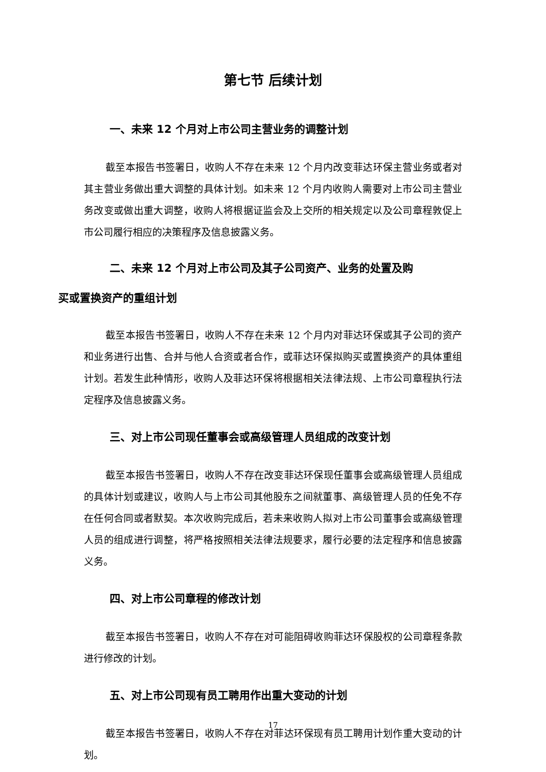第七节 后续计划
一、未来 12 个月对上市公司主营业务的调整计划
截至本报告书签署日，收购人不存在未来 12 个月内改变菲达环保主营业务或者对其主营业务做出重大调整的具体计划。如未来 12 个月内收购人需要对上市公司主营业务改变或做出重大调整，收购人将根据证监会及上交所的相关规定以及公司章程敦促上市公司履行相应的决策程序及信息披露义务。
二、未来 12 个月对上市公司及其子公司资产、业务的处置及购
买或置换资产的重组计划
截至本报告书签署日，收购人不存在未来 12 个月内对菲达环保或其子公司的资产和业务进行出售、合并与他人合资或者合作，或菲达环保拟购买或置换资产的具体重组计划。若发生此种情形，收购人及菲达环保将根据相关法律法规、上市公司章程执行法定程序及信息披露义务。
三、对上市公司现任董事会或高级管理人员组成的改变计划
截至本报告书签署日，收购人不存在改变菲达环保现任董事会或高级管理人员组成的具体计划或建议，收购人与上市公司其他股东之间就董事、高级管理人员的任免不存在任何合同或者默契。本次收购完成后，若未来收购人拟对上市公司董事会或高级管理人员的组成进行调整，将严格按照相关法律法规要求，履行必要的法定程序和信息披露义务。
四、对上市公司章程的修改计划
截至本报告书签署日，收购人不存在对可能阻碍收购菲达环保股权的公司章程条款进行修改的计划。
五、对上市公司现有员工聘用作出重大变动的计划
截至本报告书签署日，收购人不存在对菲达环保现有员工聘用计划作重大变动的计划。
17